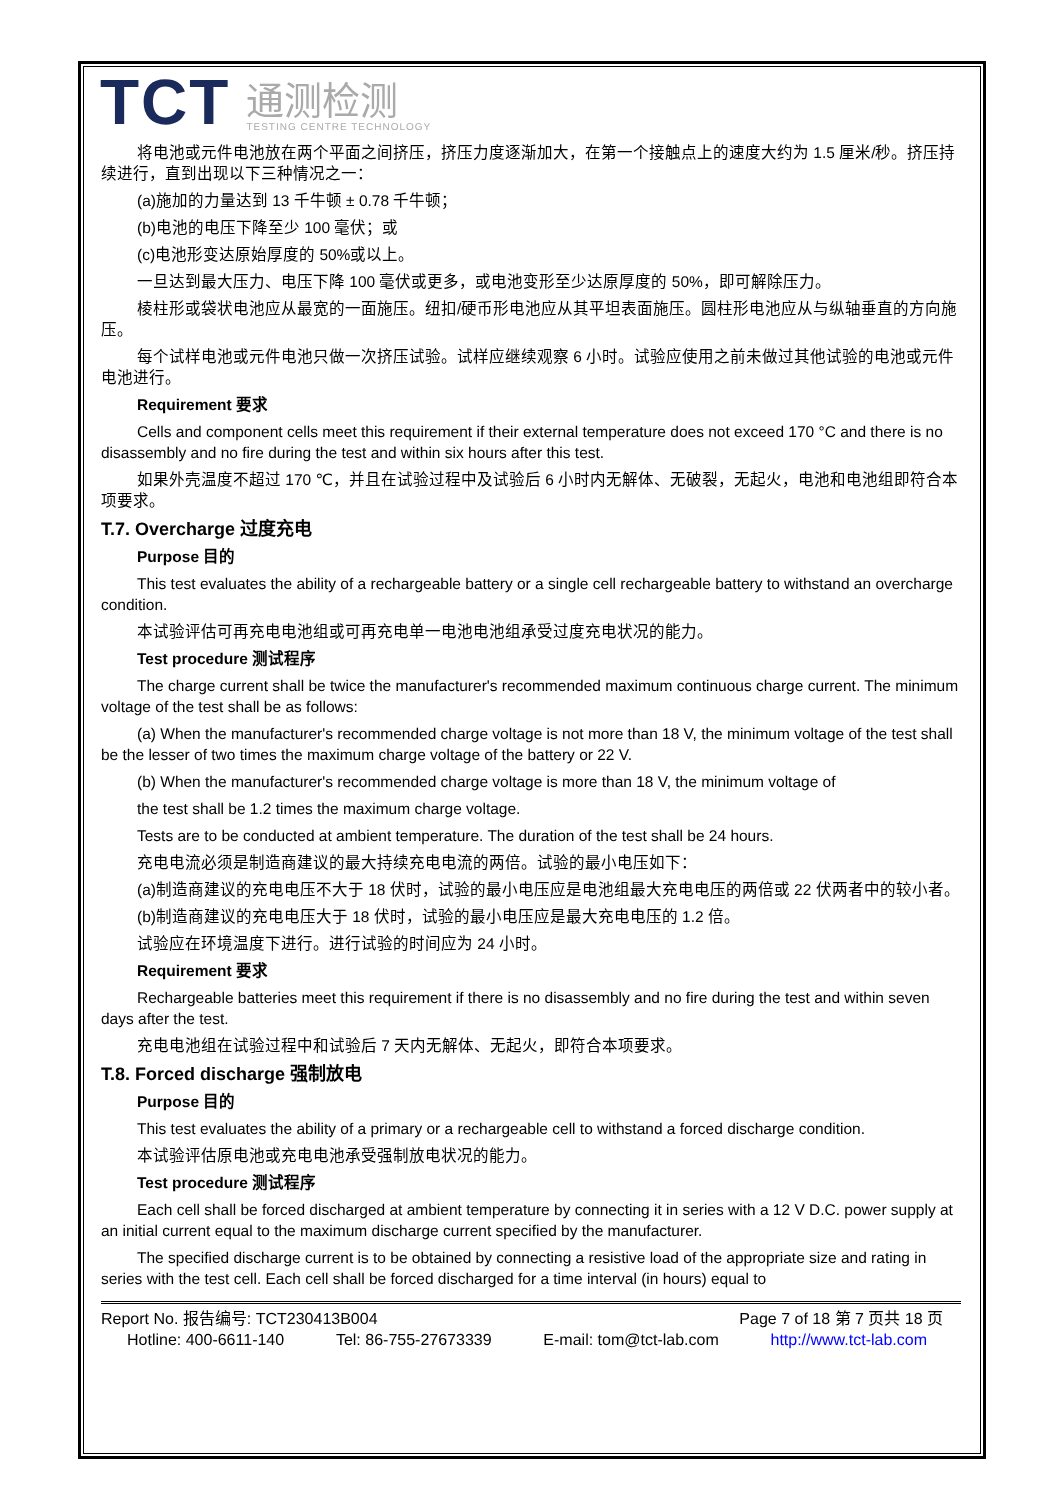TCT
通测检测
TESTING CENTRE TECHNOLOGY
将电池或元件电池放在两个平面之间挤压，挤压力度逐渐加大，在第一个接触点上的速度大约为 1.5 厘米/秒。挤压持续进行，直到出现以下三种情况之一：
(a)施加的力量达到 13 千牛顿 ± 0.78 千牛顿；
(b)电池的电压下降至少 100 毫伏；或
(c)电池形变达原始厚度的 50%或以上。
一旦达到最大压力、电压下降 100 毫伏或更多，或电池变形至少达原厚度的 50%，即可解除压力。
棱柱形或袋状电池应从最宽的一面施压。纽扣/硬币形电池应从其平坦表面施压。圆柱形电池应从与纵轴垂直的方向施压。
每个试样电池或元件电池只做一次挤压试验。试样应继续观察 6 小时。试验应使用之前未做过其他试验的电池或元件电池进行。
Requirement 要求
Cells and component cells meet this requirement if their external temperature does not exceed 170 °C and there is no disassembly and no fire during the test and within six hours after this test.
如果外壳温度不超过 170 ℃，并且在试验过程中及试验后 6 小时内无解体、无破裂，无起火，电池和电池组即符合本项要求。
T.7. Overcharge 过度充电
Purpose 目的
This test evaluates the ability of a rechargeable battery or a single cell rechargeable battery to withstand an overcharge condition.
本试验评估可再充电电池组或可再充电单一电池电池组承受过度充电状况的能力。
Test procedure 测试程序
The charge current shall be twice the manufacturer's recommended maximum continuous charge current. The minimum voltage of the test shall be as follows:
(a) When the manufacturer's recommended charge voltage is not more than 18 V, the minimum voltage of the test shall be the lesser of two times the maximum charge voltage of the battery or 22 V.
(b) When the manufacturer's recommended charge voltage is more than 18 V, the minimum voltage of
the test shall be 1.2 times the maximum charge voltage.
Tests are to be conducted at ambient temperature. The duration of the test shall be 24 hours.
充电电流必须是制造商建议的最大持续充电电流的两倍。试验的最小电压如下：
(a)制造商建议的充电电压不大于 18 伏时，试验的最小电压应是电池组最大充电电压的两倍或 22 伏两者中的较小者。
(b)制造商建议的充电电压大于 18 伏时，试验的最小电压应是最大充电电压的 1.2 倍。
试验应在环境温度下进行。进行试验的时间应为 24 小时。
Requirement 要求
Rechargeable batteries meet this requirement if there is no disassembly and no fire during the test and within seven days after the test.
充电电池组在试验过程中和试验后 7 天内无解体、无起火，即符合本项要求。
T.8. Forced discharge 强制放电
Purpose 目的
This test evaluates the ability of a primary or a rechargeable cell to withstand a forced discharge condition.
本试验评估原电池或充电电池承受强制放电状况的能力。
Test procedure 测试程序
Each cell shall be forced discharged at ambient temperature by connecting it in series with a 12 V D.C. power supply at an initial current equal to the maximum discharge current specified by the manufacturer.
The specified discharge current is to be obtained by connecting a resistive load of the appropriate size and rating in series with the test cell. Each cell shall be forced discharged for a time interval (in hours) equal to
Report No. 报告编号: TCT230413B004 Page 7 of 18 第 7 页共 18 页
Hotline: 400-6611-140 Tel: 86-755-27673339 E-mail: tom@tct-lab.com http://www.tct-lab.com